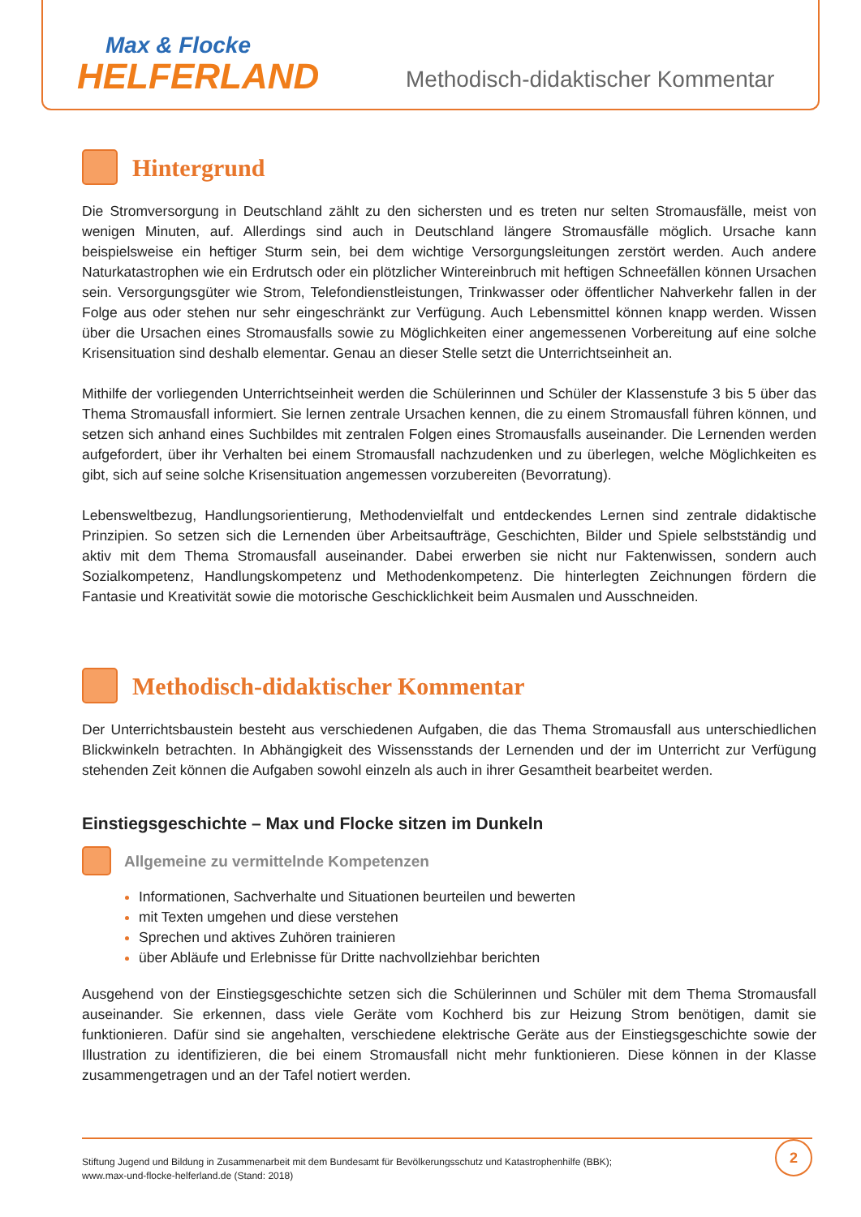Max & Flocke
HELFERLAND
Methodisch-didaktischer Kommentar
Hintergrund
Die Stromversorgung in Deutschland zählt zu den sichersten und es treten nur selten Stromausfälle, meist von wenigen Minuten, auf. Allerdings sind auch in Deutschland längere Stromausfälle möglich. Ursache kann beispielsweise ein heftiger Sturm sein, bei dem wichtige Versorgungsleitungen zerstört werden. Auch andere Naturkatastrophen wie ein Erdrutsch oder ein plötzlicher Wintereinbruch mit heftigen Schneefällen können Ursachen sein. Versorgungsgüter wie Strom, Telefondienstleistungen, Trinkwasser oder öffentlicher Nahverkehr fallen in der Folge aus oder stehen nur sehr eingeschränkt zur Verfügung. Auch Lebensmittel können knapp werden. Wissen über die Ursachen eines Stromausfalls sowie zu Möglichkeiten einer angemessenen Vorbereitung auf eine solche Krisensituation sind deshalb elementar. Genau an dieser Stelle setzt die Unterrichtseinheit an.
Mithilfe der vorliegenden Unterrichtseinheit werden die Schülerinnen und Schüler der Klassenstufe 3 bis 5 über das Thema Stromausfall informiert. Sie lernen zentrale Ursachen kennen, die zu einem Stromausfall führen können, und setzen sich anhand eines Suchbildes mit zentralen Folgen eines Stromausfalls auseinander. Die Lernenden werden aufgefordert, über ihr Verhalten bei einem Stromausfall nachzudenken und zu überlegen, welche Möglichkeiten es gibt, sich auf seine solche Krisensituation angemessen vorzubereiten (Bevorratung).
Lebensweltbezug, Handlungsorientierung, Methodenvielfalt und entdeckendes Lernen sind zentrale didaktische Prinzipien. So setzen sich die Lernenden über Arbeitsaufträge, Geschichten, Bilder und Spiele selbstständig und aktiv mit dem Thema Stromausfall auseinander. Dabei erwerben sie nicht nur Faktenwissen, sondern auch Sozialkompetenz, Handlungskompetenz und Methodenkompetenz. Die hinterlegten Zeichnungen fördern die Fantasie und Kreativität sowie die motorische Geschicklichkeit beim Ausmalen und Ausschneiden.
Methodisch-didaktischer Kommentar
Der Unterrichtsbaustein besteht aus verschiedenen Aufgaben, die das Thema Stromausfall aus unterschiedlichen Blickwinkeln betrachten. In Abhängigkeit des Wissensstands der Lernenden und der im Unterricht zur Verfügung stehenden Zeit können die Aufgaben sowohl einzeln als auch in ihrer Gesamtheit bearbeitet werden.
Einstiegsgeschichte – Max und Flocke sitzen im Dunkeln
Allgemeine zu vermittelnde Kompetenzen
Informationen, Sachverhalte und Situationen beurteilen und bewerten
mit Texten umgehen und diese verstehen
Sprechen und aktives Zuhören trainieren
über Abläufe und Erlebnisse für Dritte nachvollziehbar berichten
Ausgehend von der Einstiegsgeschichte setzen sich die Schülerinnen und Schüler mit dem Thema Stromausfall auseinander. Sie erkennen, dass viele Geräte vom Kochherd bis zur Heizung Strom benötigen, damit sie funktionieren. Dafür sind sie angehalten, verschiedene elektrische Geräte aus der Einstiegsgeschichte sowie der Illustration zu identifizieren, die bei einem Stromausfall nicht mehr funktionieren. Diese können in der Klasse zusammengetragen und an der Tafel notiert werden.
Stiftung Jugend und Bildung in Zusammenarbeit mit dem Bundesamt für Bevölkerungsschutz und Katastrophenhilfe (BBK);
www.max-und-flocke-helferland.de (Stand: 2018)
2